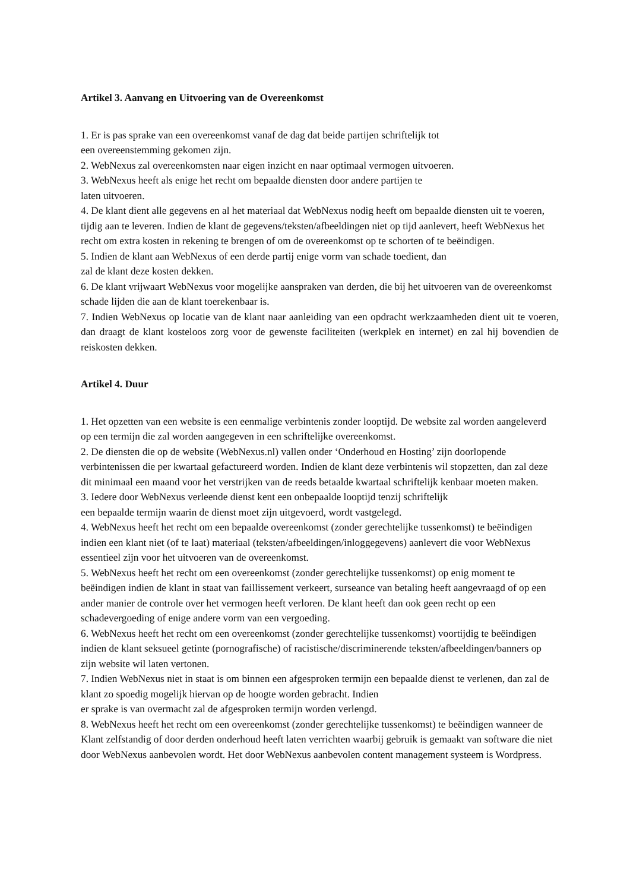Artikel 3. Aanvang en Uitvoering van de Overeenkomst
1. Er is pas sprake van een overeenkomst vanaf de dag dat beide partijen schriftelijk tot
een overeenstemming gekomen zijn.
2. WebNexus zal overeenkomsten naar eigen inzicht en naar optimaal vermogen uitvoeren.
3. WebNexus heeft als enige het recht om bepaalde diensten door andere partijen te
laten uitvoeren.
4. De klant dient alle gegevens en al het materiaal dat WebNexus nodig heeft om bepaalde diensten uit te voeren, tijdig aan te leveren. Indien de klant de gegevens/teksten/afbeeldingen niet op tijd aanlevert, heeft WebNexus het recht om extra kosten in rekening te brengen of om de overeenkomst op te schorten of te beëindigen.
5. Indien de klant aan WebNexus of een derde partij enige vorm van schade toedient, dan
zal de klant deze kosten dekken.
6. De klant vrijwaart WebNexus voor mogelijke aanspraken van derden, die bij het uitvoeren van de overeenkomst schade lijden die aan de klant toerekenbaar is.
7. Indien WebNexus op locatie van de klant naar aanleiding van een opdracht werkzaamheden dient uit te voeren, dan draagt de klant kosteloos zorg voor de gewenste faciliteiten (werkplek en internet) en zal hij bovendien de reiskosten dekken.
Artikel 4. Duur
1. Het opzetten van een website is een eenmalige verbintenis zonder looptijd. De website zal worden aangeleverd op een termijn die zal worden aangegeven in een schriftelijke overeenkomst.
2. De diensten die op de website (WebNexus.nl) vallen onder ‘Onderhoud en Hosting’ zijn doorlopende verbintenissen die per kwartaal gefactureerd worden. Indien de klant deze verbintenis wil stopzetten, dan zal deze dit minimaal een maand voor het verstrijken van de reeds betaalde kwartaal schriftelijk kenbaar moeten maken.
3. Iedere door WebNexus verleende dienst kent een onbepaalde looptijd tenzij schriftelijk
een bepaalde termijn waarin de dienst moet zijn uitgevoerd, wordt vastgelegd.
4. WebNexus heeft het recht om een bepaalde overeenkomst (zonder gerechtelijke tussenkomst) te beëindigen indien een klant niet (of te laat) materiaal (teksten/afbeeldingen/inloggegevens) aanlevert die voor WebNexus essentieel zijn voor het uitvoeren van de overeenkomst.
5. WebNexus heeft het recht om een overeenkomst (zonder gerechtelijke tussenkomst) op enig moment te beëindigen indien de klant in staat van faillissement verkeert, surseance van betaling heeft aangevraagd of op een ander manier de controle over het vermogen heeft verloren. De klant heeft dan ook geen recht op een schadevergoeding of enige andere vorm van een vergoeding.
6. WebNexus heeft het recht om een overeenkomst (zonder gerechtelijke tussenkomst) voortijdig te beëindigen indien de klant seksueel getinte (pornografische) of racistische/discriminerende teksten/afbeeldingen/banners op zijn website wil laten vertonen.
7. Indien WebNexus niet in staat is om binnen een afgesproken termijn een bepaalde dienst te verlenen, dan zal de klant zo spoedig mogelijk hiervan op de hoogte worden gebracht. Indien
er sprake is van overmacht zal de afgesproken termijn worden verlengd.
8. WebNexus heeft het recht om een overeenkomst (zonder gerechtelijke tussenkomst) te beëindigen wanneer de Klant zelfstandig of door derden onderhoud heeft laten verrichten waarbij gebruik is gemaakt van software die niet door WebNexus aanbevolen wordt. Het door WebNexus aanbevolen content management systeem is Wordpress.